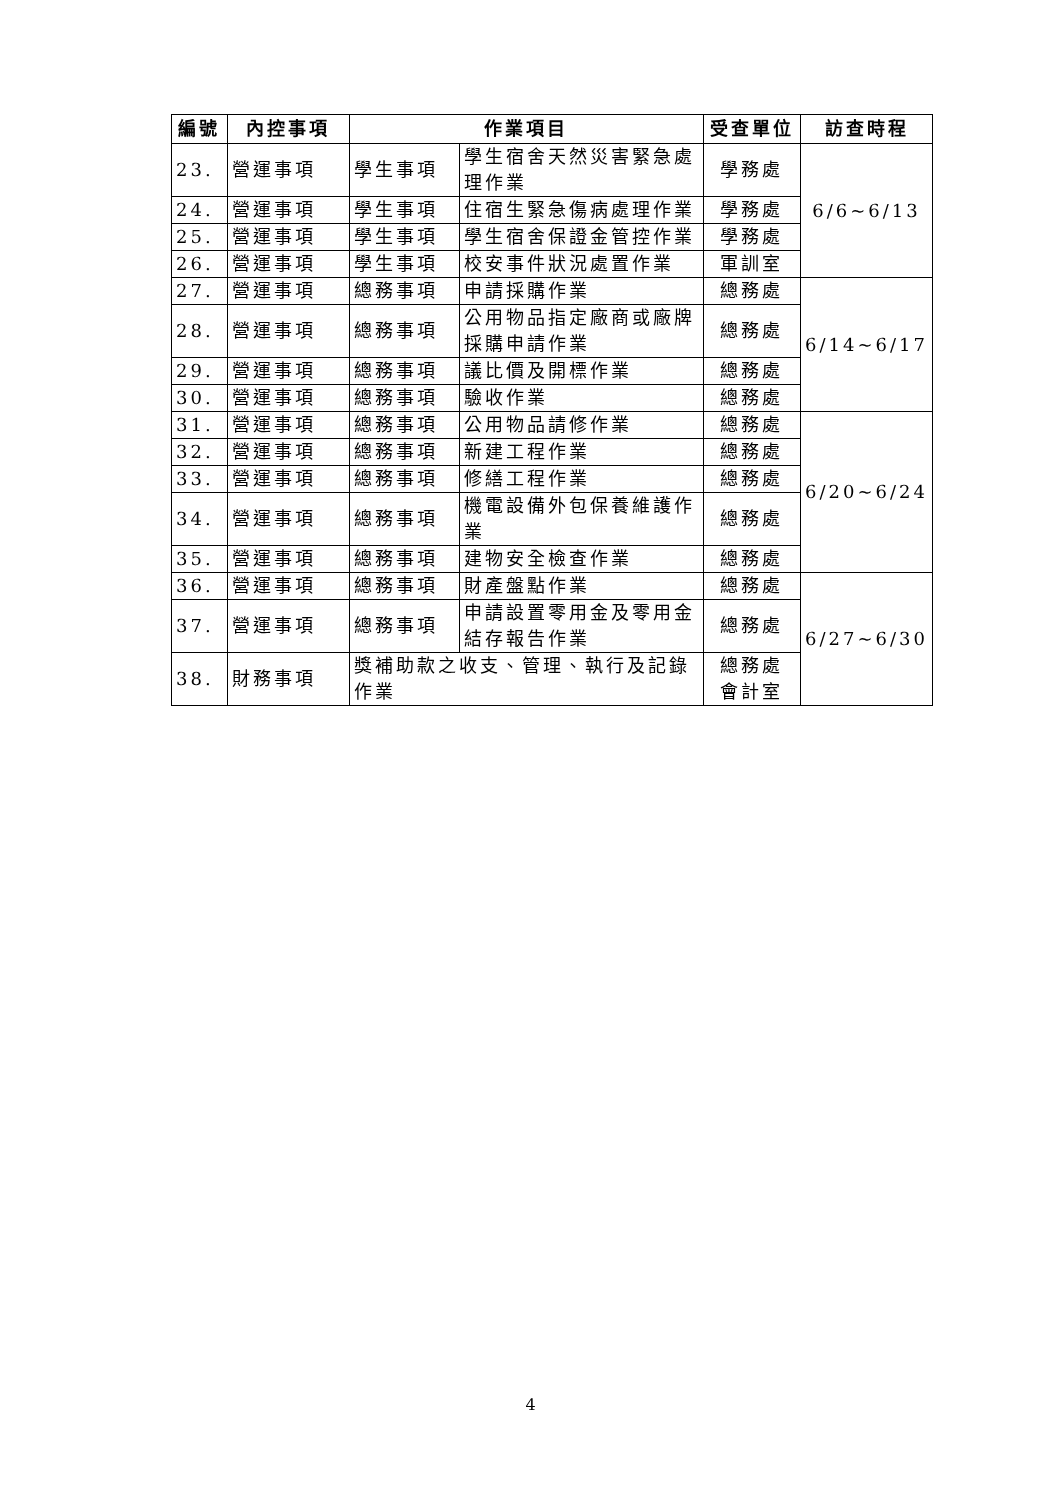| 編號 | 內控事項 | 作業項目 | | 受查單位 | 訪查時程 |
| --- | --- | --- | --- | --- | --- |
| 23. | 營運事項 | 學生事項 | 學生宿舍天然災害緊急處理作業 | 學務處 | 6/6~6/13 |
| 24. | 營運事項 | 學生事項 | 住宿生緊急傷病處理作業 | 學務處 | |
| 25. | 營運事項 | 學生事項 | 學生宿舍保證金管控作業 | 學務處 | |
| 26. | 營運事項 | 學生事項 | 校安事件狀況處置作業 | 軍訓室 | |
| 27. | 營運事項 | 總務事項 | 申請採購作業 | 總務處 | 6/14~6/17 |
| 28. | 營運事項 | 總務事項 | 公用物品指定廠商或廠牌採購申請作業 | 總務處 | |
| 29. | 營運事項 | 總務事項 | 議比價及開標作業 | 總務處 | |
| 30. | 營運事項 | 總務事項 | 驗收作業 | 總務處 | |
| 31. | 營運事項 | 總務事項 | 公用物品請修作業 | 總務處 | 6/20~6/24 |
| 32. | 營運事項 | 總務事項 | 新建工程作業 | 總務處 | |
| 33. | 營運事項 | 總務事項 | 修繕工程作業 | 總務處 | |
| 34. | 營運事項 | 總務事項 | 機電設備外包保養維護作業 | 總務處 | |
| 35. | 營運事項 | 總務事項 | 建物安全檢查作業 | 總務處 | |
| 36. | 營運事項 | 總務事項 | 財產盤點作業 | 總務處 | 6/27~6/30 |
| 37. | 營運事項 | 總務事項 | 申請設置零用金及零用金結存報告作業 | 總務處 | |
| 38. | 財務事項 | 獎補助款之收支、管理、執行及記錄作業 | | 總務處 會計室 | |
4